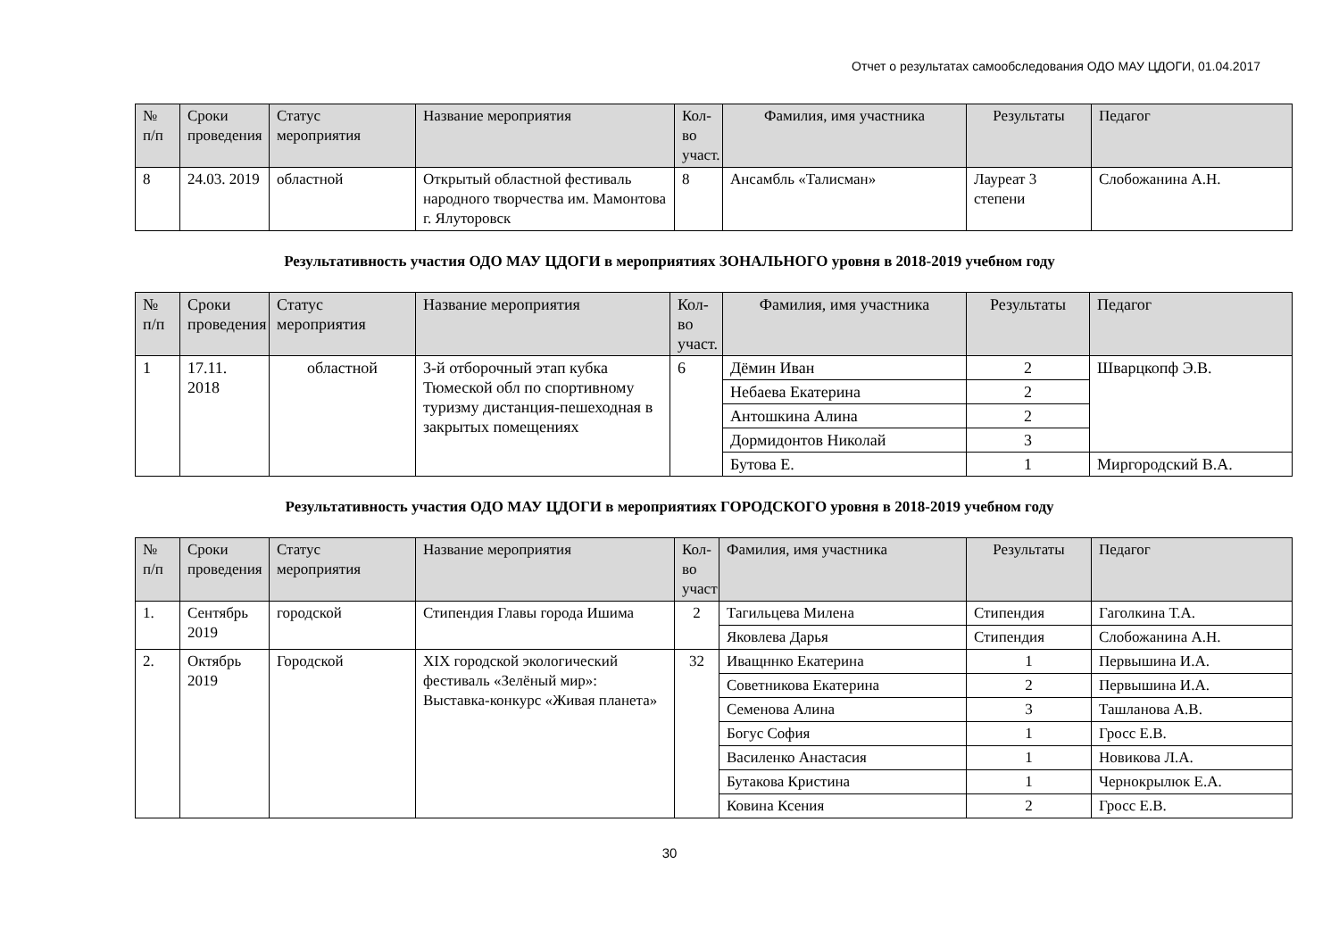Отчет о результатах самообследования ОДО МАУ ЦДОГИ, 01.04.2017
| № п/п | Сроки проведения | Статус мероприятия | Название мероприятия | Кол-во учаcт. | Фамилия, имя участника | Результаты | Педагог |
| --- | --- | --- | --- | --- | --- | --- | --- |
| 8 | 24.03. 2019 | областной | Открытый областной фестиваль народного творчества им. Мамонтова г. Ялуторовск | 8 | Ансамбль «Талисман» | Лауреат 3 степени | Слобожанина А.Н. |
Результативность участия ОДО МАУ ЦДОГИ в мероприятиях ЗОНАЛЬНОГО уровня в 2018-2019 учебном году
| № п/п | Сроки проведения | Статус мероприятия | Название мероприятия | Кол-во учаcт. | Фамилия, имя участника | Результаты | Педагог |
| --- | --- | --- | --- | --- | --- | --- | --- |
| 1 | 17.11. 2018 | областной | 3-й отборочный этап кубка Тюмеской обл по спортивному туризму дистанция-пешеходная в закрытых помещениях | 6 | Дёмин Иван | 2 | Шварцкопф Э.В. |
| | | | | | Небаева Екатерина | 2 | |
| | | | | | Антошкина Алина | 2 | |
| | | | | | Дормидонтов Николай | 3 | |
| | | | | | Бутова Е. | 1 | Миргородский В.А. |
Результативность участия ОДО МАУ ЦДОГИ в мероприятиях ГОРОДСКОГО уровня в 2018-2019 учебном году
| № п/п | Сроки проведения | Статус мероприятия | Название мероприятия | Кол-во учаcт | Фамилия, имя участника | Результаты | Педагог |
| --- | --- | --- | --- | --- | --- | --- | --- |
| 1. | Сентябрь 2019 | городской | Стипендия Главы города Ишима | 2 | Тагильцева Милена | Стипендия | Гаголкина Т.А. |
| | | | | | Яковлева Дарья | Стипендия | Слобожанина А.Н. |
| 2. | Октябрь 2019 | Городской | XIX городской экологический фестиваль «Зелёный мир»: Выставка-конкурс «Живая планета» | 32 | Иващннко Екатерина | 1 | Первышина И.А. |
| | | | | | Советникова Екатерина | 2 | Первышина И.А. |
| | | | | | Семенова Алина | 3 | Ташланова А.В. |
| | | | | | Богус София | 1 | Гросс Е.В. |
| | | | | | Василенко Анастасия | 1 | Новикова Л.А. |
| | | | | | Бутакова Кристина | 1 | Чернокрылюк Е.А. |
| | | | | | Ковина Ксения | 2 | Гросс Е.В. |
30